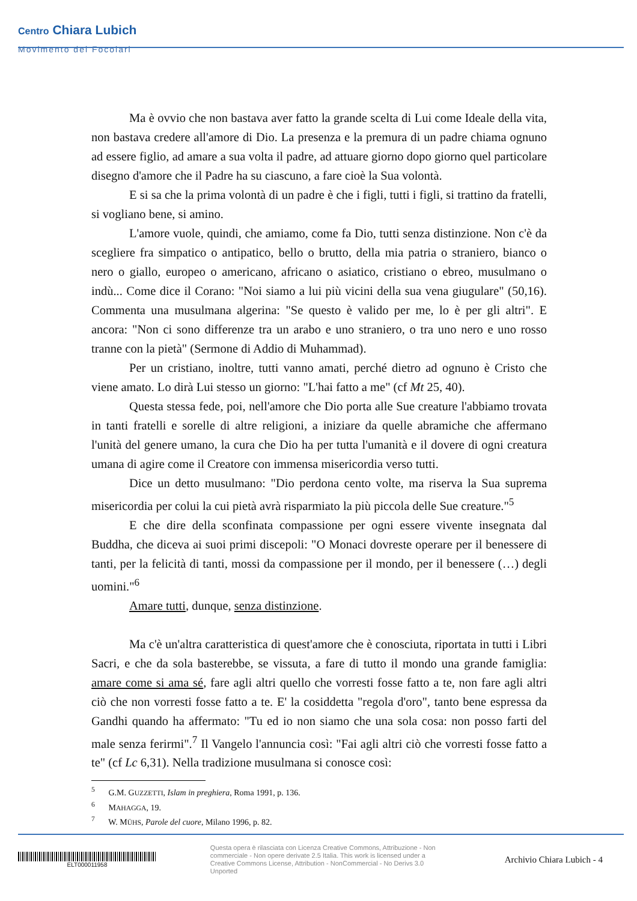Centro Chiara Lubich
Movimento dei Focolari
Ma è ovvio che non bastava aver fatto la grande scelta di Lui come Ideale della vita, non bastava credere all'amore di Dio. La presenza e la premura di un padre chiama ognuno ad essere figlio, ad amare a sua volta il padre, ad attuare giorno dopo giorno quel particolare disegno d'amore che il Padre ha su ciascuno, a fare cioè la Sua volontà.
E si sa che la prima volontà di un padre è che i figli, tutti i figli, si trattino da fratelli, si vogliano bene, si amino.
L'amore vuole, quindi, che amiamo, come fa Dio, tutti senza distinzione. Non c'è da scegliere fra simpatico o antipatico, bello o brutto, della mia patria o straniero, bianco o nero o giallo, europeo o americano, africano o asiatico, cristiano o ebreo, musulmano o indù... Come dice il Corano: "Noi siamo a lui più vicini della sua vena giugulare" (50,16). Commenta una musulmana algerina: "Se questo è valido per me, lo è per gli altri". E ancora: "Non ci sono differenze tra un arabo e uno straniero, o tra uno nero e uno rosso tranne con la pietà" (Sermone di Addio di Muhammad).
Per un cristiano, inoltre, tutti vanno amati, perché dietro ad ognuno è Cristo che viene amato. Lo dirà Lui stesso un giorno: "L'hai fatto a me" (cf Mt 25, 40).
Questa stessa fede, poi, nell'amore che Dio porta alle Sue creature l'abbiamo trovata in tanti fratelli e sorelle di altre religioni, a iniziare da quelle abramiche che affermano l'unità del genere umano, la cura che Dio ha per tutta l'umanità e il dovere di ogni creatura umana di agire come il Creatore con immensa misericordia verso tutti.
Dice un detto musulmano: "Dio perdona cento volte, ma riserva la Sua suprema misericordia per colui la cui pietà avrà risparmiato la più piccola delle Sue creature."<sup>5</sup>
E che dire della sconfinata compassione per ogni essere vivente insegnata dal Buddha, che diceva ai suoi primi discepoli: "O Monaci dovreste operare per il benessere di tanti, per la felicità di tanti, mossi da compassione per il mondo, per il benessere (…) degli uomini."<sup>6</sup>
Amare tutti, dunque, senza distinzione.
Ma c'è un'altra caratteristica di quest'amore che è conosciuta, riportata in tutti i Libri Sacri, e che da sola basterebbe, se vissuta, a fare di tutto il mondo una grande famiglia: amare come si ama sé, fare agli altri quello che vorresti fosse fatto a te, non fare agli altri ciò che non vorresti fosse fatto a te. E' la cosiddetta "regola d'oro", tanto bene espressa da Gandhi quando ha affermato: "Tu ed io non siamo che una sola cosa: non posso farti del male senza ferirmi".<sup>7</sup> Il Vangelo l'annuncia così: "Fai agli altri ciò che vorresti fosse fatto a te" (cf Lc 6,31). Nella tradizione musulmana si conosce così:
<sup>5</sup> G.M. GUZZETTI, Islam in preghiera, Roma 1991, p. 136.
<sup>6</sup> MAHAGGA, 19.
<sup>7</sup> W. MÜHS, Parole del cuore, Milano 1996, p. 82.
ELT000011958
Questa opera è rilasciata con Licenza Creative Commons, Attribuzione - Non commerciale - Non opere derivate 2.5 Italia. This work is licensed under a Creative Commons License, Attribution - NonCommercial - No Derivs 3.0 Unported
Archivio Chiara Lubich - 4